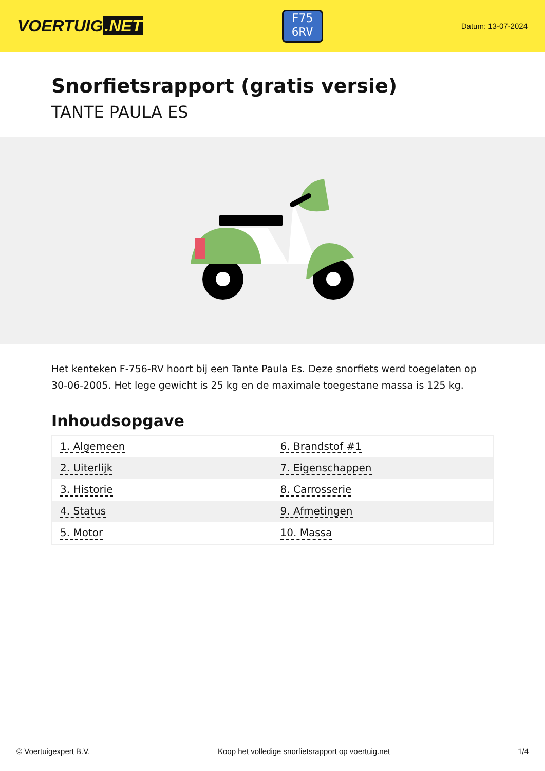VOERTUIG.NET
F75
6RV
Datum: 13-07-2024
Snorfietsrapport (gratis versie)
TANTE PAULA ES
Het kenteken F-756-RV hoort bij een Tante Paula Es. Deze snorfiets werd toegelaten op 30-06-2005. Het lege gewicht is 25 kg en de maximale toegestane massa is 125 kg.
Inhoudsopgave
| 1. Algemeen | 6. Brandstof #1 |
| 2. Uiterlijk | 7. Eigenschappen |
| 3. Historie | 8. Carrosserie |
| 4. Status | 9. Afmetingen |
| 5. Motor | 10. Massa |
© Voertuigexpert B.V. Koop het volledige snorfietsrapport op voertuig.net 1/4